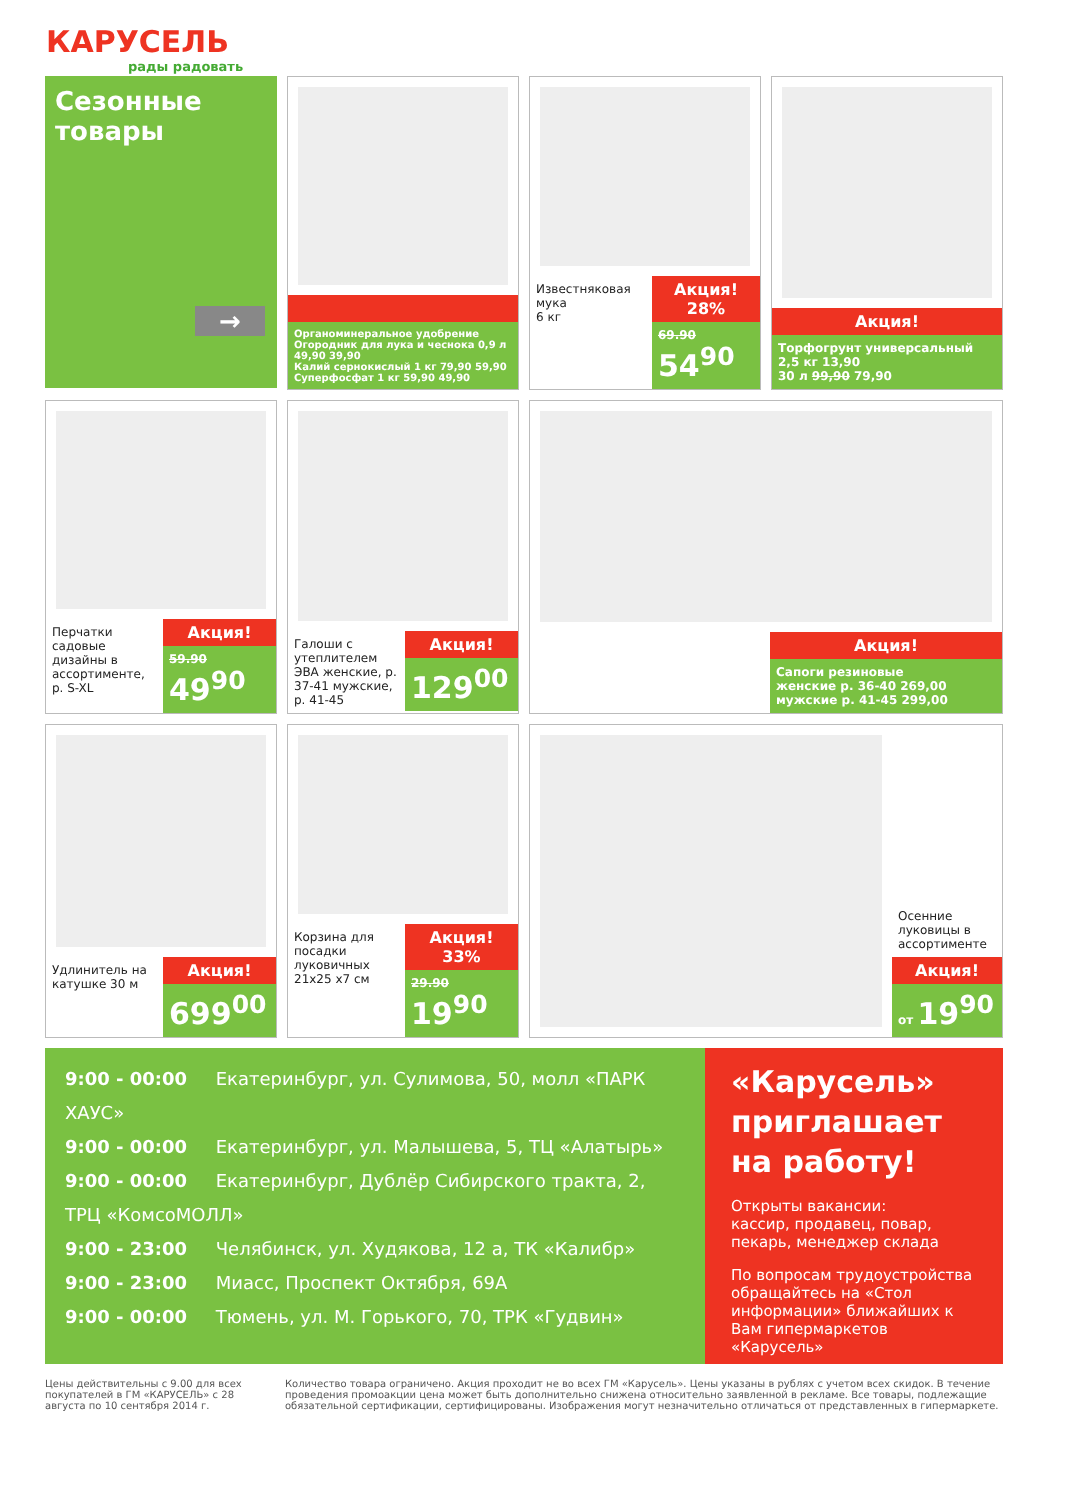КАРУСЕЛЬ
рады радовать
Сезонные товары
→
Органоминеральное удобрение Огородник для лука и чеснока 0,9 л 49,90 39,90
Калий сернокислый 1 кг 79,90 59,90
Суперфосфат 1 кг 59,90 49,90
Известняковая мука
6 кг
Акция! 28%
69.90
54<sup>90</sup>
Акция!
Торфогрунт универсальный 2,5 кг 13,90
30 л 99,90 79,90
Перчатки садовые дизайны в ассортименте, р. S-XL
Акция!
59.90
49<sup>90</sup>
Галоши с утеплителем ЭВА женские, р. 37-41 мужские, р. 41-45
Акция!
129<sup>00</sup>
Акция!
Сапоги резиновые
женские р. 36-40 269,00
мужские р. 41-45 299,00
Удлинитель на катушке 30 м
Акция!
699<sup>00</sup>
Корзина для посадки луковичных 21х25 х7 см
Акция! 33%
29.90
19<sup>90</sup>
Осенние луковицы в ассортименте
Акция!
от 19<sup>90</sup>
9:00 - 00:00 Екатеринбург, ул. Сулимова, 50, молл «ПАРК ХАУС»
9:00 - 00:00 Екатеринбург, ул. Малышева, 5, ТЦ «Алатырь»
9:00 - 00:00 Екатеринбург, Дублёр Сибирского тракта, 2, ТРЦ «КомсоМОЛЛ»
9:00 - 23:00 Челябинск, ул. Худякова, 12 а, ТК «Калибр»
9:00 - 23:00 Миасс, Проспект Октября, 69А
9:00 - 00:00 Тюмень, ул. М. Горького, 70, ТРК «Гудвин»
«Карусель» приглашает на работу!
Открыты вакансии:
кассир, продавец, повар, пекарь, менеджер склада
По вопросам трудоустройства обращайтесь на «Стол информации» ближайших к Вам гипермаркетов «Карусель»
Цены действительны с 9.00 для всех покупателей в ГМ «КАРУСЕЛЬ» с 28 августа по 10 сентября 2014 г.
Количество товара ограничено. Акция проходит не во всех ГМ «Карусель». Цены указаны в рублях с учетом всех скидок. В течение проведения промоакции цена может быть дополнительно снижена относительно заявленной в рекламе. Все товары, подлежащие обязательной сертификации, сертифицированы. Изображения могут незначительно отличаться от представленных в гипермаркете.